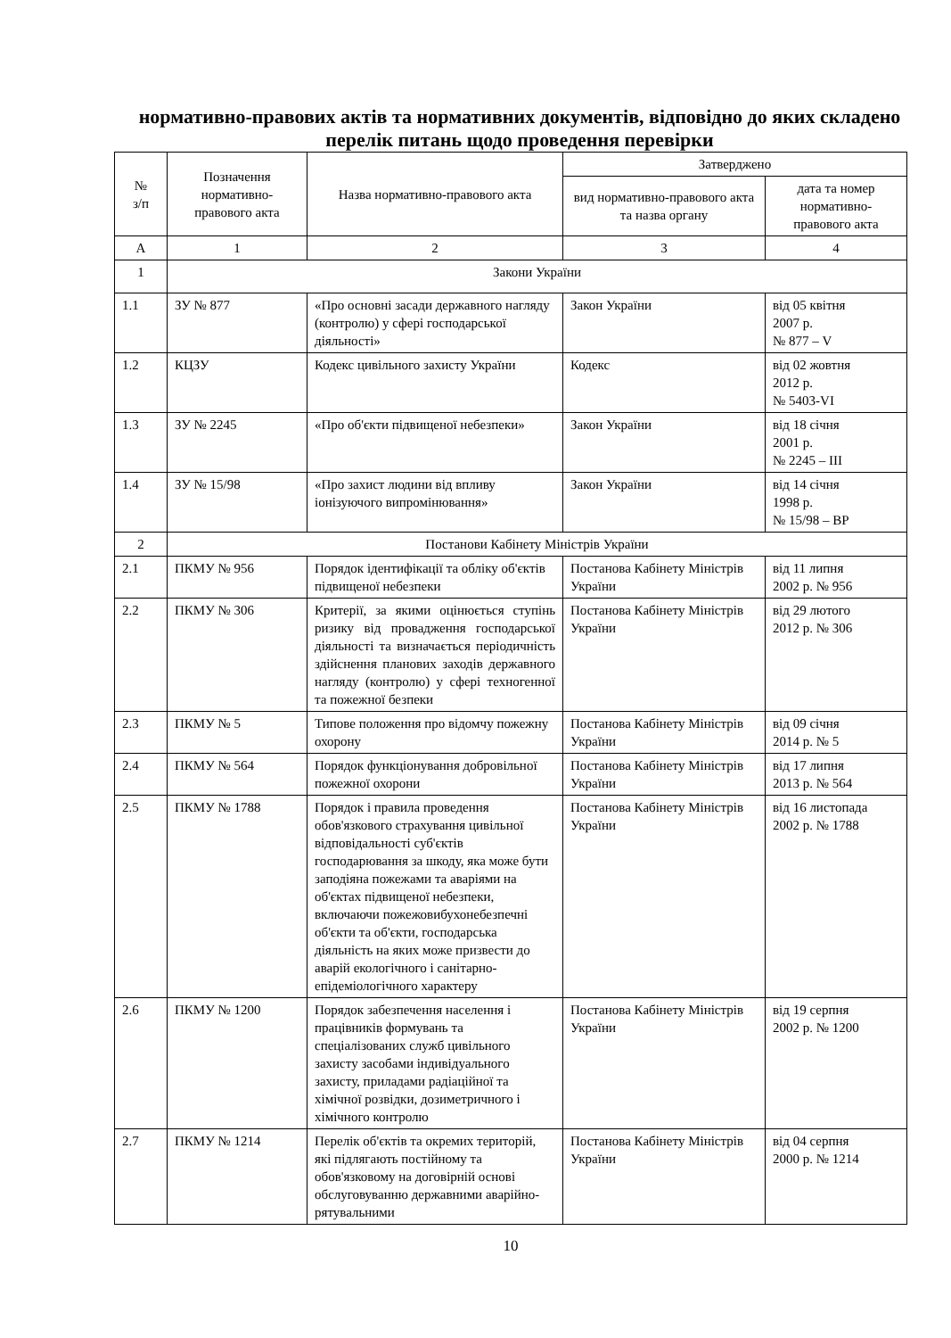нормативно-правових актів та нормативних документів, відповідно до яких складено перелік питань щодо проведення перевірки
| № з/п | Позначення нормативно-правового акта | Назва нормативно-правового акта | Затверджено | |
| --- | --- | --- | --- | --- |
| | | | вид нормативно-правового акта та назва органу | дата та номер нормативно-правового акта |
| А | 1 | 2 | 3 | 4 |
| 1 | Закони України | | | |
| 1.1 | ЗУ № 877 | «Про основні засади державного нагляду (контролю) у сфері господарської діяльності» | Закон України | від 05 квітня 2007 р. № 877 – V |
| 1.2 | КЦЗУ | Кодекс цивільного захисту України | Кодекс | від 02 жовтня 2012 р. № 5403-VI |
| 1.3 | ЗУ № 2245 | «Про об'єкти підвищеної небезпеки» | Закон України | від 18 січня 2001 р. № 2245 – III |
| 1.4 | ЗУ № 15/98 | «Про захист людини від впливу іонізуючого випромінювання» | Закон України | від 14 січня 1998 р. № 15/98 – ВР |
| 2 | Постанови Кабінету Міністрів України | | | |
| 2.1 | ПКМУ № 956 | Порядок ідентифікації та обліку об'єктів підвищеної небезпеки | Постанова Кабінету Міністрів України | від 11 липня 2002 р. № 956 |
| 2.2 | ПКМУ № 306 | Критерії, за якими оцінюється ступінь ризику від провадження господарської діяльності та визначається періодичність здійснення планових заходів державного нагляду (контролю) у сфері техногенної та пожежної безпеки | Постанова Кабінету Міністрів України | від 29 лютого 2012 р. № 306 |
| 2.3 | ПКМУ № 5 | Типове положення про відомчу пожежну охорону | Постанова Кабінету Міністрів України | від 09 січня 2014 р. № 5 |
| 2.4 | ПКМУ № 564 | Порядок функціонування добровільної пожежної охорони | Постанова Кабінету Міністрів України | від 17 липня 2013 р. № 564 |
| 2.5 | ПКМУ № 1788 | Порядок і правила проведення обов'язкового страхування цивільної відповідальності суб'єктів господарювання за шкоду, яка може бути заподіяна пожежами та аваріями на об'єктах підвищеної небезпеки, включаючи пожежовибухонебезпечні об'єкти та об'єкти, господарська діяльність на яких може призвести до аварій екологічного і санітарно-епідеміологічного характеру | Постанова Кабінету Міністрів України | від 16 листопада 2002 р. № 1788 |
| 2.6 | ПКМУ № 1200 | Порядок забезпечення населення і працівників формувань та спеціалізованих служб цивільного захисту засобами індивідуального захисту, приладами радіаційної та хімічної розвідки, дозиметричного і хімічного контролю | Постанова Кабінету Міністрів України | від 19 серпня 2002 р. № 1200 |
| 2.7 | ПКМУ № 1214 | Перелік об'єктів та окремих територій, які підлягають постійному та обов'язковому на договірній основі обслуговуванню державними аварійно-рятувальними | Постанова Кабінету Міністрів України | від 04 серпня 2000 р. № 1214 |
10